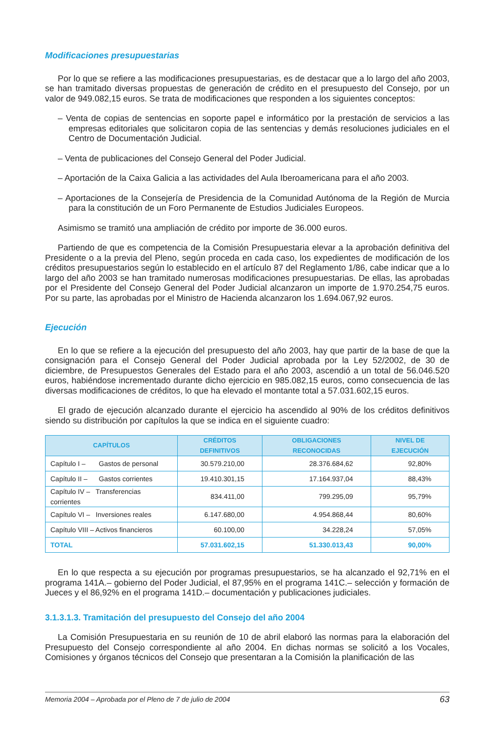Modificaciones presupuestarias
Por lo que se refiere a las modificaciones presupuestarias, es de destacar que a lo largo del año 2003, se han tramitado diversas propuestas de generación de crédito en el presupuesto del Consejo, por un valor de 949.082,15 euros. Se trata de modificaciones que responden a los siguientes conceptos:
– Venta de copias de sentencias en soporte papel e informático por la prestación de servicios a las empresas editoriales que solicitaron copia de las sentencias y demás resoluciones judiciales en el Centro de Documentación Judicial.
– Venta de publicaciones del Consejo General del Poder Judicial.
– Aportación de la Caixa Galicia a las actividades del Aula Iberoamericana para el año 2003.
– Aportaciones de la Consejería de Presidencia de la Comunidad Autónoma de la Región de Murcia para la constitución de un Foro Permanente de Estudios Judiciales Europeos.
Asimismo se tramitó una ampliación de crédito por importe de 36.000 euros.
Partiendo de que es competencia de la Comisión Presupuestaria elevar a la aprobación definitiva del Presidente o a la previa del Pleno, según proceda en cada caso, los expedientes de modificación de los créditos presupuestarios según lo establecido en el artículo 87 del Reglamento 1/86, cabe indicar que a lo largo del año 2003 se han tramitado numerosas modificaciones presupuestarias. De ellas, las aprobadas por el Presidente del Consejo General del Poder Judicial alcanzaron un importe de 1.970.254,75 euros. Por su parte, las aprobadas por el Ministro de Hacienda alcanzaron los 1.694.067,92 euros.
Ejecución
En lo que se refiere a la ejecución del presupuesto del año 2003, hay que partir de la base de que la consignación para el Consejo General del Poder Judicial aprobada por la Ley 52/2002, de 30 de diciembre, de Presupuestos Generales del Estado para el año 2003, ascendió a un total de 56.046.520 euros, habiéndose incrementado durante dicho ejercicio en 985.082,15 euros, como consecuencia de las diversas modificaciones de créditos, lo que ha elevado el montante total a 57.031.602,15 euros.
El grado de ejecución alcanzado durante el ejercicio ha ascendido al 90% de los créditos definitivos siendo su distribución por capítulos la que se indica en el siguiente cuadro:
| CAPÍTULOS | CRÉDITOS DEFINITIVOS | OBLIGACIONES RECONOCIDAS | NIVEL DE EJECUCIÓN |
| --- | --- | --- | --- |
| Capítulo I – Gastos de personal | 30.579.210,00 | 28.376.684,62 | 92,80% |
| Capítulo II – Gastos corrientes | 19.410.301,15 | 17.164.937,04 | 88,43% |
| Capítulo IV – Transferencias corrientes | 834.411,00 | 799.295,09 | 95,79% |
| Capítulo VI – Inversiones reales | 6.147.680,00 | 4.954.868,44 | 80,60% |
| Capítulo VIII – Activos financieros | 60.100,00 | 34.228,24 | 57,05% |
| TOTAL | 57.031.602,15 | 51.330.013,43 | 90,00% |
En lo que respecta a su ejecución por programas presupuestarios, se ha alcanzado el 92,71% en el programa 141A.– gobierno del Poder Judicial, el 87,95% en el programa 141C.– selección y formación de Jueces y el 86,92% en el programa 141D.– documentación y publicaciones judiciales.
3.1.3.1.3. Tramitación del presupuesto del Consejo del año 2004
La Comisión Presupuestaria en su reunión de 10 de abril elaboró las normas para la elaboración del Presupuesto del Consejo correspondiente al año 2004. En dichas normas se solicitó a los Vocales, Comisiones y órganos técnicos del Consejo que presentaran a la Comisión la planificación de las
Memoria 2004 – Aprobada por el Pleno de 7 de julio de 2004 63